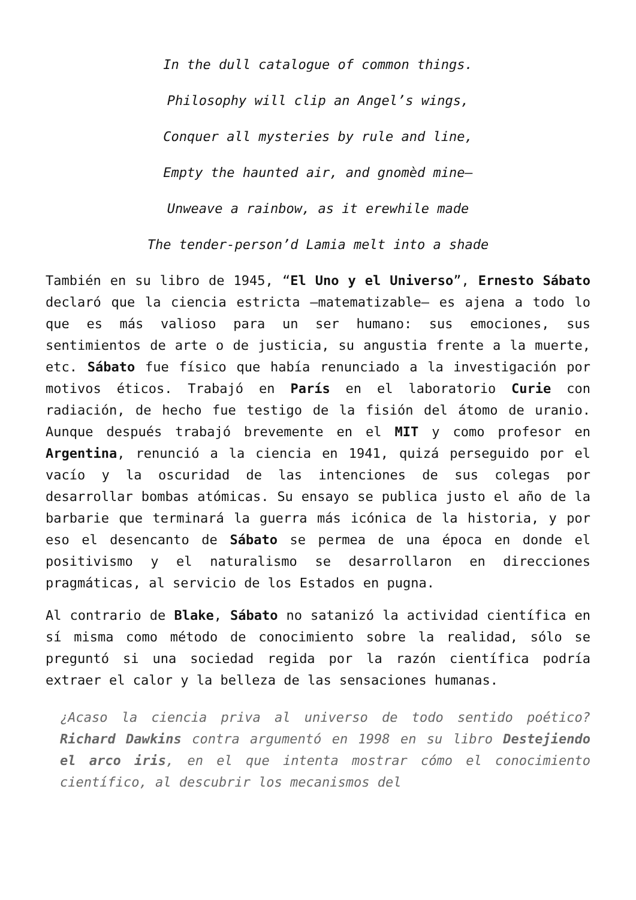In the dull catalogue of common things.
Philosophy will clip an Angel’s wings,
Conquer all mysteries by rule and line,
Empty the haunted air, and gnomèd mine—
Unweave a rainbow, as it erewhile made
The tender-person’d Lamia melt into a shade
También en su libro de 1945, “El Uno y el Universo”, Ernesto Sábato declaró que la ciencia estricta —matematizable— es ajena a todo lo que es más valioso para un ser humano: sus emociones, sus sentimientos de arte o de justicia, su angustia frente a la muerte, etc. Sábato fue físico que había renunciado a la investigación por motivos éticos. Trabajó en París en el laboratorio Curie con radiación, de hecho fue testigo de la fisión del átomo de uranio. Aunque después trabajó brevemente en el MIT y como profesor en Argentina, renunció a la ciencia en 1941, quizá perseguido por el vacío y la oscuridad de las intenciones de sus colegas por desarrollar bombas atómicas. Su ensayo se publica justo el año de la barbarie que terminará la guerra más icónica de la historia, y por eso el desencanto de Sábato se permea de una época en donde el positivismo y el naturalismo se desarrollaron en direcciones pragmáticas, al servicio de los Estados en pugna.
Al contrario de Blake, Sábato no satanizó la actividad científica en sí misma como método de conocimiento sobre la realidad, sólo se preguntó si una sociedad regida por la razón científica podría extraer el calor y la belleza de las sensaciones humanas.
¿Acaso la ciencia priva al universo de todo sentido poético? Richard Dawkins contra argumentó en 1998 en su libro Destejiendo el arco iris, en el que intenta mostrar cómo el conocimiento científico, al descubrir los mecanismos del